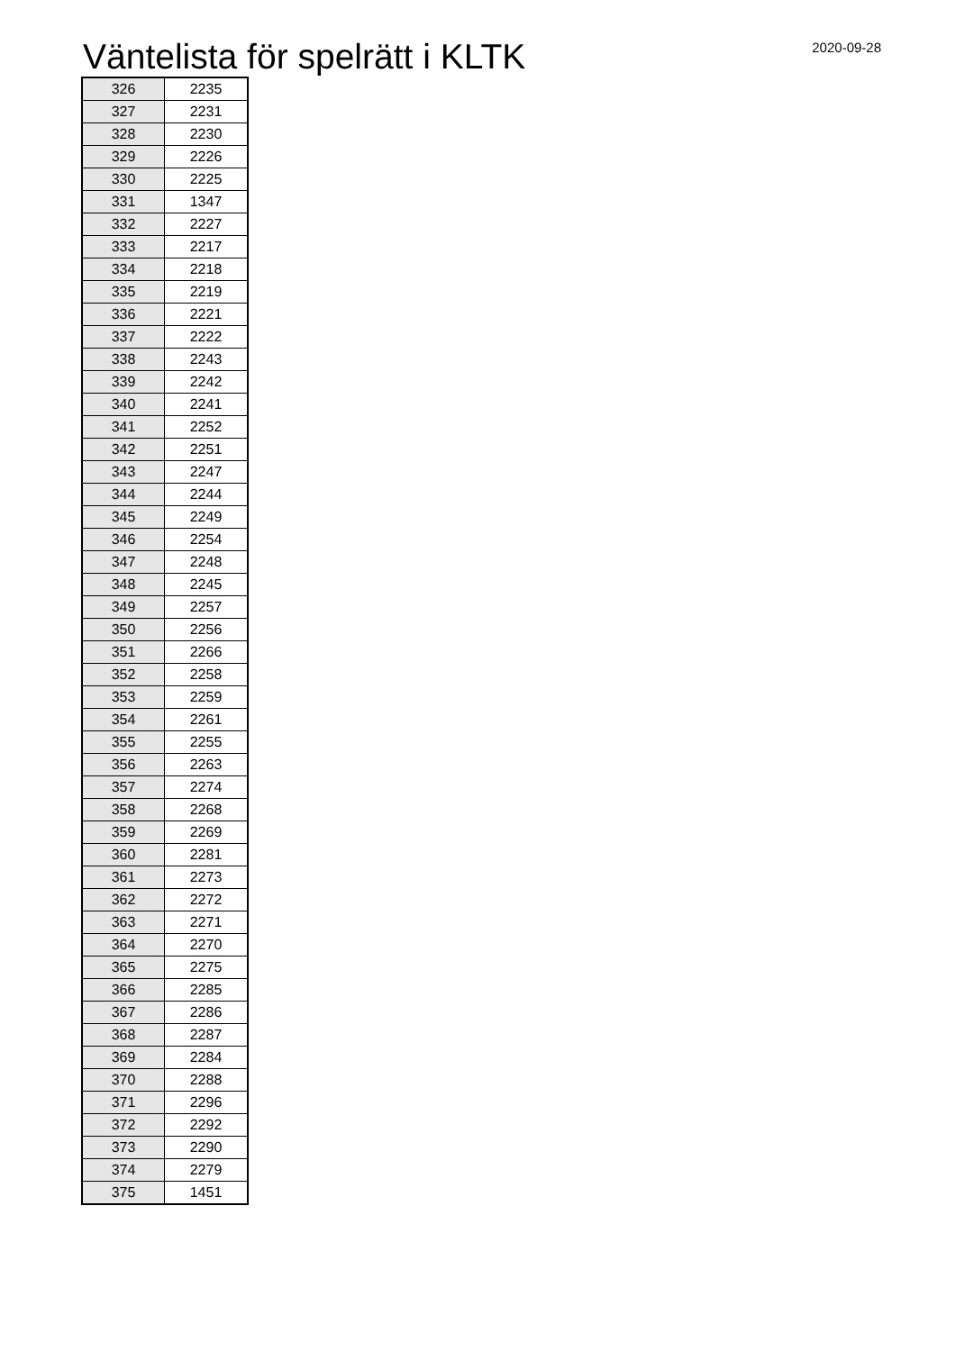Väntelista för spelrätt i KLTK
2020-09-28
| 326 | 2235 |
| 327 | 2231 |
| 328 | 2230 |
| 329 | 2226 |
| 330 | 2225 |
| 331 | 1347 |
| 332 | 2227 |
| 333 | 2217 |
| 334 | 2218 |
| 335 | 2219 |
| 336 | 2221 |
| 337 | 2222 |
| 338 | 2243 |
| 339 | 2242 |
| 340 | 2241 |
| 341 | 2252 |
| 342 | 2251 |
| 343 | 2247 |
| 344 | 2244 |
| 345 | 2249 |
| 346 | 2254 |
| 347 | 2248 |
| 348 | 2245 |
| 349 | 2257 |
| 350 | 2256 |
| 351 | 2266 |
| 352 | 2258 |
| 353 | 2259 |
| 354 | 2261 |
| 355 | 2255 |
| 356 | 2263 |
| 357 | 2274 |
| 358 | 2268 |
| 359 | 2269 |
| 360 | 2281 |
| 361 | 2273 |
| 362 | 2272 |
| 363 | 2271 |
| 364 | 2270 |
| 365 | 2275 |
| 366 | 2285 |
| 367 | 2286 |
| 368 | 2287 |
| 369 | 2284 |
| 370 | 2288 |
| 371 | 2296 |
| 372 | 2292 |
| 373 | 2290 |
| 374 | 2279 |
| 375 | 1451 |